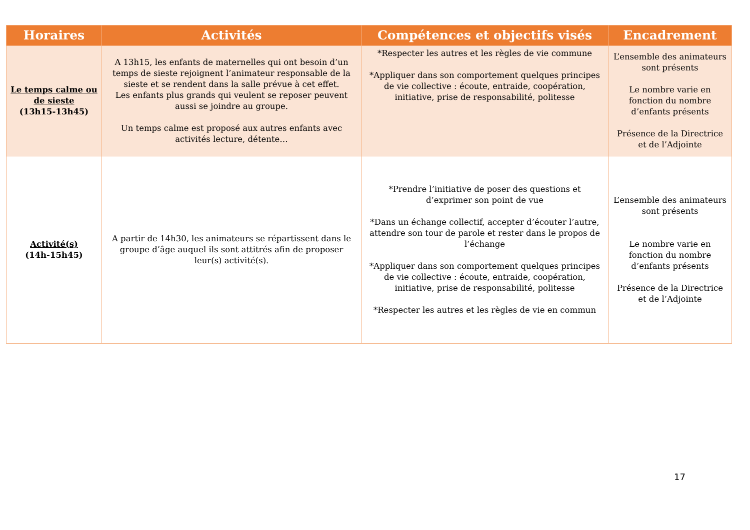| Horaires | Activités | Compétences et objectifs visés | Encadrement |
| --- | --- | --- | --- |
| Le temps calme ou de sieste (13h15-13h45) | A 13h15, les enfants de maternelles qui ont besoin d’un temps de sieste rejoignent l’animateur responsable de la sieste et se rendent dans la salle prévue à cet effet. Les enfants plus grands qui veulent se reposer peuvent aussi se joindre au groupe. Un temps calme est proposé aux autres enfants avec activités lecture, détente… | *Respecter les autres et les règles de vie commune *Appliquer dans son comportement quelques principes de vie collective : écoute, entraide, coopération, initiative, prise de responsabilité, politesse | L’ensemble des animateurs sont présents Le nombre varie en fonction du nombre d’enfants présents Présence de la Directrice et de l’Adjointe |
| Activité(s) (14h-15h45) | A partir de 14h30, les animateurs se répartissent dans le groupe d’âge auquel ils sont attitrés afin de proposer leur(s) activité(s). | *Prendre l’initiative de poser des questions et d’exprimer son point de vue *Dans un échange collectif, accepter d’écouter l’autre, attendre son tour de parole et rester dans le propos de l’échange *Appliquer dans son comportement quelques principes de vie collective : écoute, entraide, coopération, initiative, prise de responsabilité, politesse *Respecter les autres et les règles de vie en commun | L’ensemble des animateurs sont présents Le nombre varie en fonction du nombre d’enfants présents Présence de la Directrice et de l’Adjointe |
17